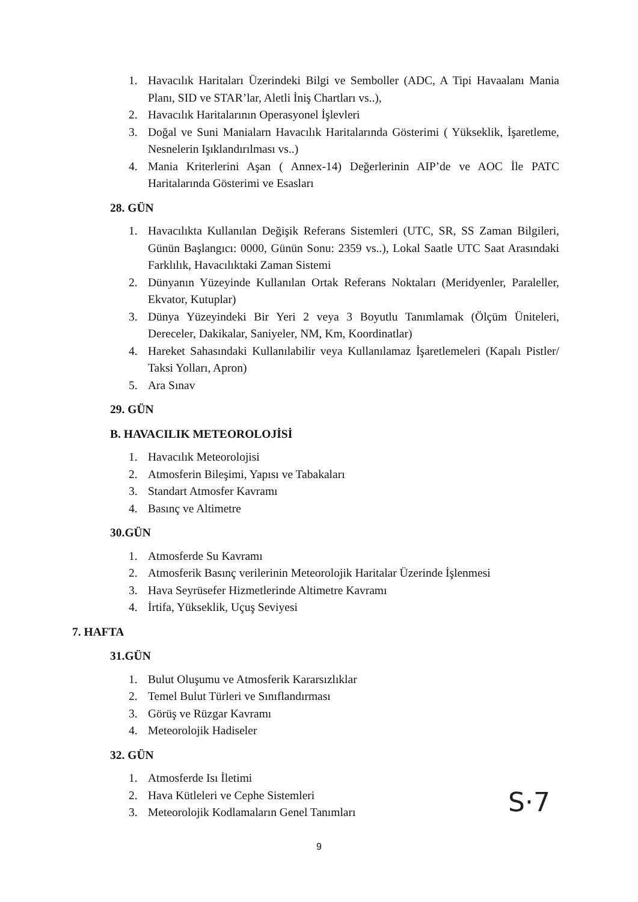1. Havacılık Haritaları Üzerindeki Bilgi ve Semboller (ADC, A Tipi Havaalanı Mania Planı, SID ve STAR’lar, Aletli İniş Chartları vs..),
2. Havacılık Haritalarının Operasyonel İşlevleri
3. Doğal ve Suni Manialarn Havacılık Haritalarında Gösterimi ( Yükseklik, İşaretleme, Nesnelerin Işıklandırılması vs..)
4. Mania Kriterlerini Aşan ( Annex-14) Değerlerinin AIP’de ve AOC İle PATC Haritalarında Gösterimi ve Esasları
28. GÜN
1. Havacılıkta Kullanılan Değişik Referans Sistemleri (UTC, SR, SS Zaman Bilgileri, Günün Başlangıcı: 0000, Günün Sonu: 2359 vs..), Lokal Saatle UTC Saat Arasındaki Farklılık, Havacılıktaki Zaman Sistemi
2. Dünyanın Yüzeyinde Kullanılan Ortak Referans Noktaları (Meridyenler, Paraleller, Ekvator, Kutuplar)
3. Dünya Yüzeyindeki Bir Yeri 2 veya 3 Boyutlu Tanımlamak (Ölçüm Üniteleri, Dereceler, Dakikalar, Saniyeler, NM, Km, Koordinatlar)
4. Hareket Sahasındaki Kullanılabilir veya Kullanılamaz İşaretlemeleri (Kapalı Pistler/ Taksi Yolları, Apron)
5. Ara Sınav
29. GÜN
B. HAVACILIK METEOROLOJİSİ
1. Havacılık Meteorolojisi
2. Atmosferin Bileşimi, Yapısı ve Tabakaları
3. Standart Atmosfer Kavramı
4. Basınç ve Altimetre
30.GÜN
1. Atmosferde Su Kavramı
2. Atmosferik Basınç verilerinin Meteorolojik Haritalar Üzerinde İşlenmesi
3. Hava Seyrüsefer Hizmetlerinde Altimetre Kavramı
4. İrtifa, Yükseklik, Uçuş Seviyesi
7. HAFTA
31.GÜN
1. Bulut Oluşumu ve Atmosferik Kararsızlıklar
2. Temel Bulut Türleri ve Sınıflandırması
3. Görüş ve Rüzgar Kavramı
4. Meteorolojik Hadiseler
32. GÜN
1. Atmosferde Isı İletimi
2. Hava Kütleleri ve Cephe Sistemleri
3. Meteorolojik Kodlamaların Genel Tanımları
9
S·7